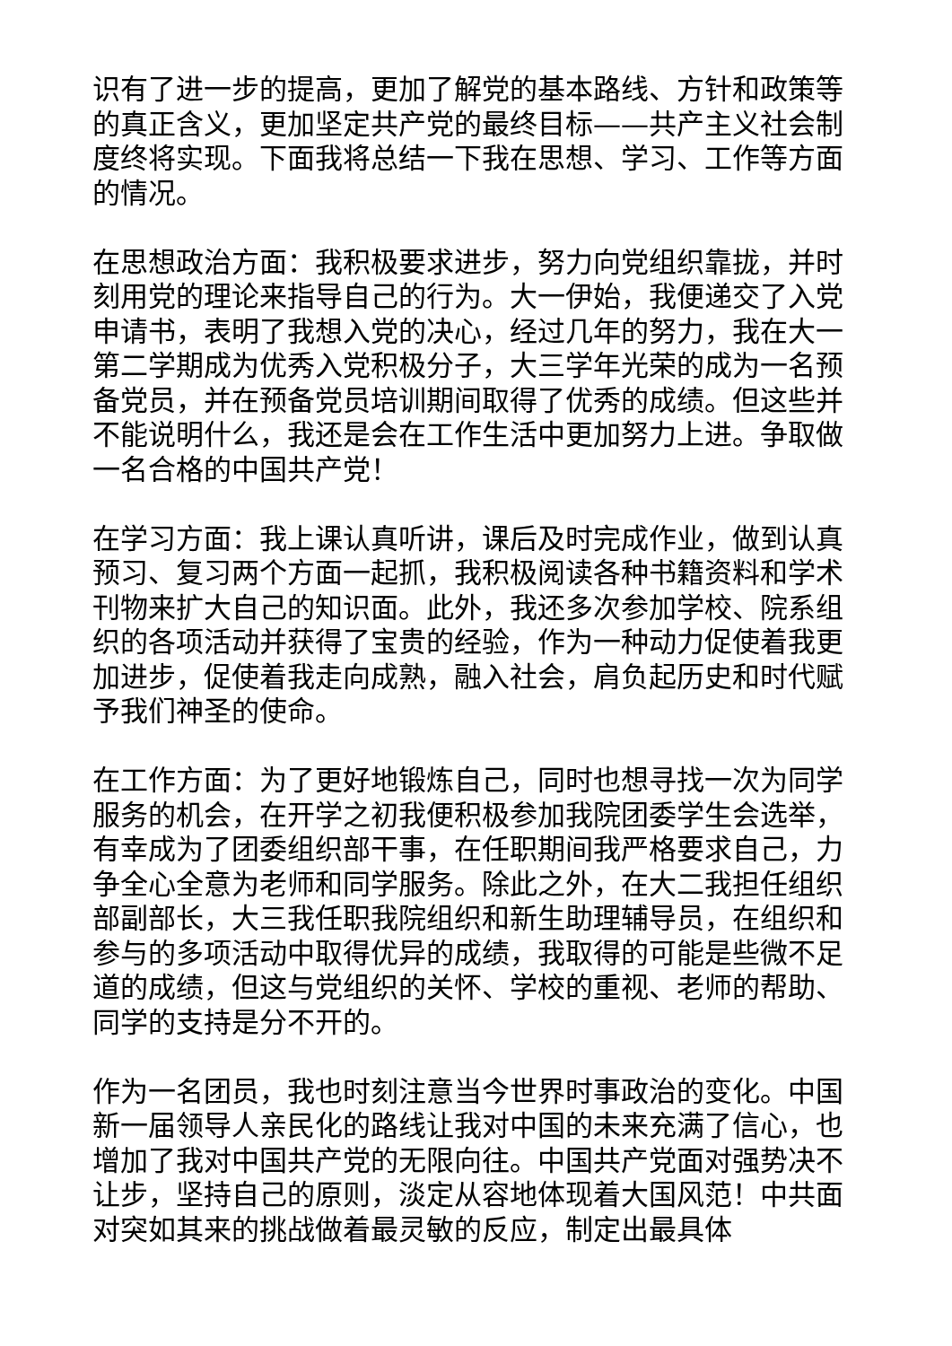识有了进一步的提高，更加了解党的基本路线、方针和政策等的真正含义，更加坚定共产党的最终目标——共产主义社会制度终将实现。下面我将总结一下我在思想、学习、工作等方面的情况。
在思想政治方面：我积极要求进步，努力向党组织靠拢，并时刻用党的理论来指导自己的行为。大一伊始，我便递交了入党申请书，表明了我想入党的决心，经过几年的努力，我在大一第二学期成为优秀入党积极分子，大三学年光荣的成为一名预备党员，并在预备党员培训期间取得了优秀的成绩。但这些并不能说明什么，我还是会在工作生活中更加努力上进。争取做一名合格的中国共产党！
在学习方面：我上课认真听讲，课后及时完成作业，做到认真预习、复习两个方面一起抓，我积极阅读各种书籍资料和学术刊物来扩大自己的知识面。此外，我还多次参加学校、院系组织的各项活动并获得了宝贵的经验，作为一种动力促使着我更加进步，促使着我走向成熟，融入社会，肩负起历史和时代赋予我们神圣的使命。
在工作方面：为了更好地锻炼自己，同时也想寻找一次为同学服务的机会，在开学之初我便积极参加我院团委学生会选举，有幸成为了团委组织部干事，在任职期间我严格要求自己，力争全心全意为老师和同学服务。除此之外，在大二我担任组织部副部长，大三我任职我院组织和新生助理辅导员，在组织和参与的多项活动中取得优异的成绩，我取得的可能是些微不足道的成绩，但这与党组织的关怀、学校的重视、老师的帮助、同学的支持是分不开的。
作为一名团员，我也时刻注意当今世界时事政治的变化。中国新一届领导人亲民化的路线让我对中国的未来充满了信心，也增加了我对中国共产党的无限向往。中国共产党面对强势决不让步，坚持自己的原则，淡定从容地体现着大国风范！中共面对突如其来的挑战做着最灵敏的反应，制定出最具体